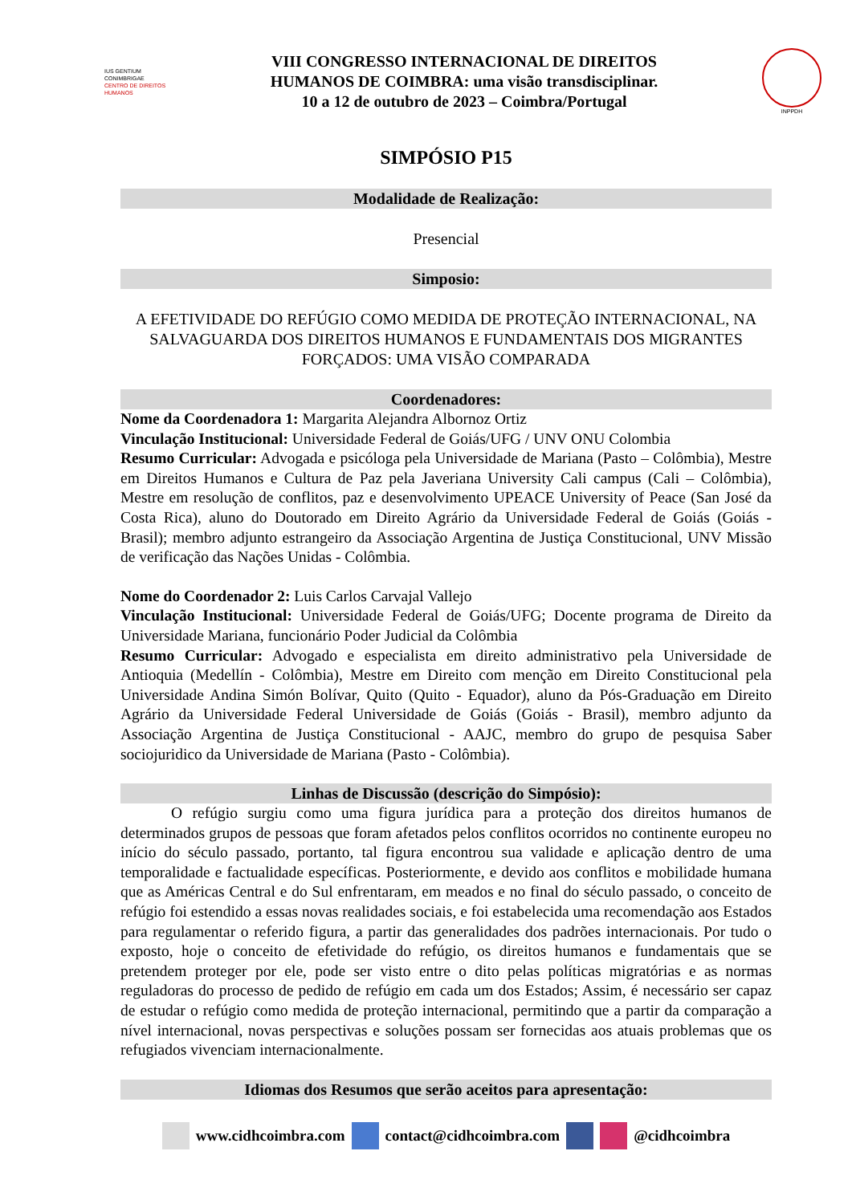IUS GENTIUM CONIMBRIGAE
CENTRO DE DIREITOS HUMANOS
VIII CONGRESSO INTERNACIONAL DE DIREITOS
HUMANOS DE COIMBRA: uma visão transdisciplinar.
10 a 12 de outubro de 2023 – Coimbra/Portugal
INPPDH
SIMPÓSIO P15
Modalidade de Realização:
Presencial
Simposio:
A EFETIVIDADE DO REFÚGIO COMO MEDIDA DE PROTEÇÃO INTERNACIONAL, NA SALVAGUARDA DOS DIREITOS HUMANOS E FUNDAMENTAIS DOS MIGRANTES FORÇADOS: UMA VISÃO COMPARADA
Coordenadores:
Nome da Coordenadora 1: Margarita Alejandra Albornoz Ortiz
Vinculação Institucional: Universidade Federal de Goiás/UFG / UNV ONU Colombia
Resumo Curricular: Advogada e psicóloga pela Universidade de Mariana (Pasto – Colômbia), Mestre em Direitos Humanos e Cultura de Paz pela Javeriana University Cali campus (Cali – Colômbia), Mestre em resolução de conflitos, paz e desenvolvimento UPEACE University of Peace (San José da Costa Rica), aluno do Doutorado em Direito Agrário da Universidade Federal de Goiás (Goiás - Brasil); membro adjunto estrangeiro da Associação Argentina de Justiça Constitucional, UNV Missão de verificação das Nações Unidas - Colômbia.
Nome do Coordenador 2: Luis Carlos Carvajal Vallejo
Vinculação Institucional: Universidade Federal de Goiás/UFG; Docente programa de Direito da Universidade Mariana, funcionário Poder Judicial da Colômbia
Resumo Curricular: Advogado e especialista em direito administrativo pela Universidade de Antioquia (Medellín - Colômbia), Mestre em Direito com menção em Direito Constitucional pela Universidade Andina Simón Bolívar, Quito (Quito - Equador), aluno da Pós-Graduação em Direito Agrário da Universidade Federal Universidade de Goiás (Goiás - Brasil), membro adjunto da Associação Argentina de Justiça Constitucional - AAJC, membro do grupo de pesquisa Saber sociojuridico da Universidade de Mariana (Pasto - Colômbia).
Linhas de Discussão (descrição do Simpósio):
O refúgio surgiu como uma figura jurídica para a proteção dos direitos humanos de determinados grupos de pessoas que foram afetados pelos conflitos ocorridos no continente europeu no início do século passado, portanto, tal figura encontrou sua validade e aplicação dentro de uma temporalidade e factualidade específicas. Posteriormente, e devido aos conflitos e mobilidade humana que as Américas Central e do Sul enfrentaram, em meados e no final do século passado, o conceito de refúgio foi estendido a essas novas realidades sociais, e foi estabelecida uma recomendação aos Estados para regulamentar o referido figura, a partir das generalidades dos padrões internacionais. Por tudo o exposto, hoje o conceito de efetividade do refúgio, os direitos humanos e fundamentais que se pretendem proteger por ele, pode ser visto entre o dito pelas políticas migratórias e as normas reguladoras do processo de pedido de refúgio em cada um dos Estados; Assim, é necessário ser capaz de estudar o refúgio como medida de proteção internacional, permitindo que a partir da comparação a nível internacional, novas perspectivas e soluções possam ser fornecidas aos atuais problemas que os refugiados vivenciam internacionalmente.
Idiomas dos Resumos que serão aceitos para apresentação:
www.cidhcoimbra.com contact@cidhcoimbra.com @cidhcoimbra